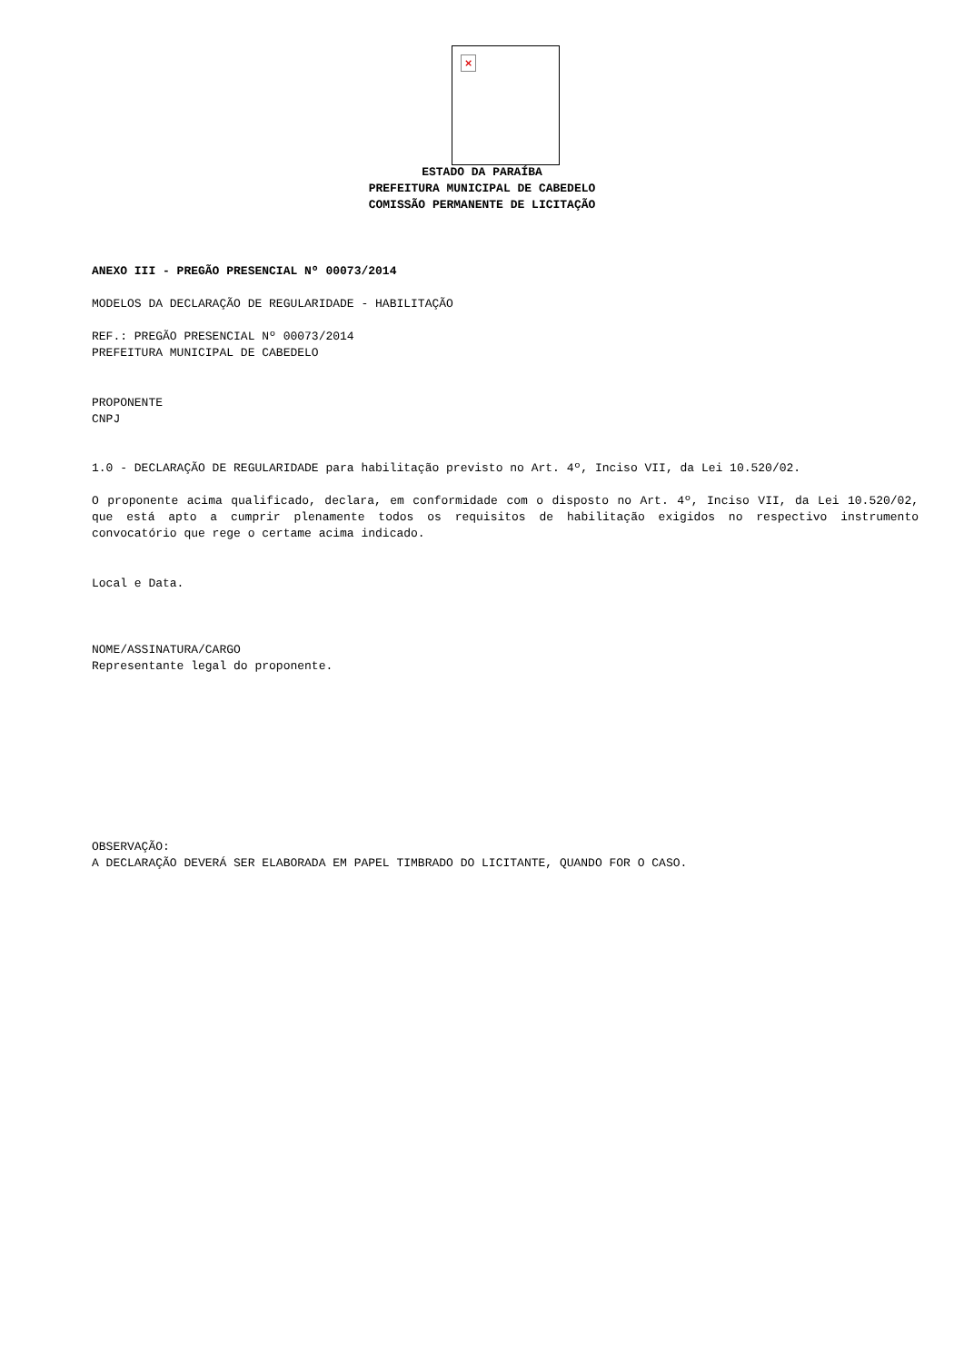×
ESTADO DA PARAÍBA
PREFEITURA MUNICIPAL DE CABEDELO
COMISSÃO PERMANENTE DE LICITAÇÃO
ANEXO III - PREGÃO PRESENCIAL Nº 00073/2014
MODELOS DA DECLARAÇÃO DE REGULARIDADE - HABILITAÇÃO
REF.: PREGÃO PRESENCIAL Nº 00073/2014
PREFEITURA MUNICIPAL DE CABEDELO
PROPONENTE
CNPJ
1.0 - DECLARAÇÃO DE REGULARIDADE para habilitação previsto no Art. 4º, Inciso VII, da Lei 10.520/02.
O proponente acima qualificado, declara, em conformidade com o disposto no Art. 4º, Inciso VII, da Lei 10.520/02, que está apto a cumprir plenamente todos os requisitos de habilitação exigidos no respectivo instrumento convocatório que rege o certame acima indicado.
Local e Data.
NOME/ASSINATURA/CARGO
Representante legal do proponente.
OBSERVAÇÃO:
A DECLARAÇÃO DEVERÁ SER ELABORADA EM PAPEL TIMBRADO DO LICITANTE, QUANDO FOR O CASO.